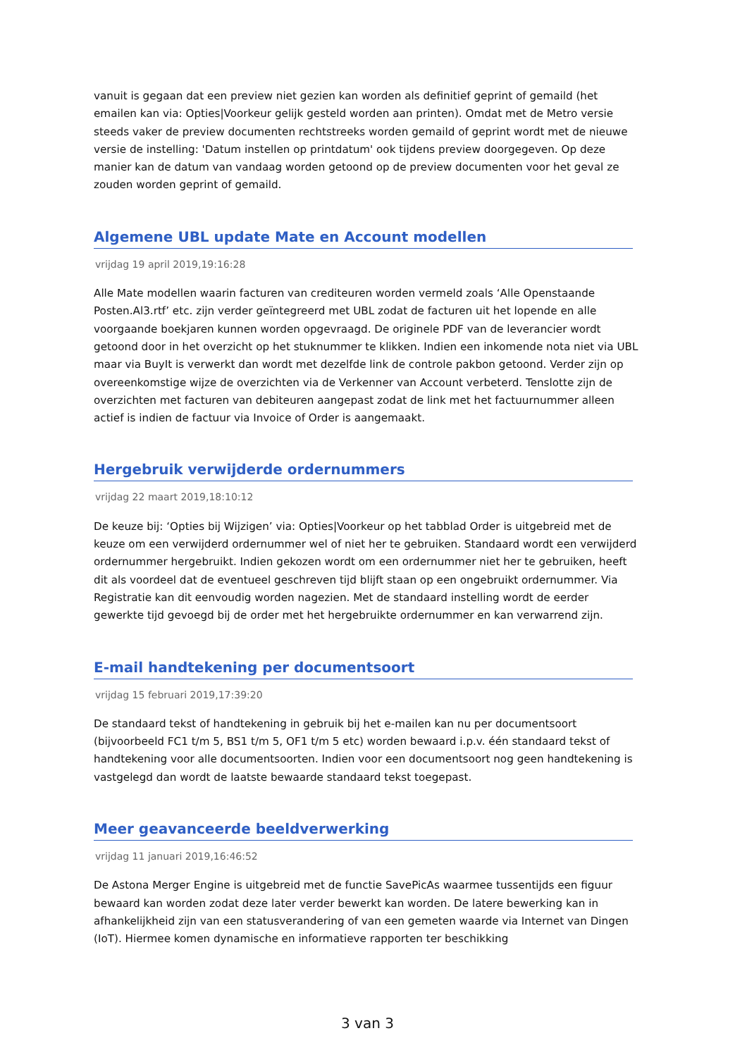vanuit is gegaan dat een preview niet gezien kan worden als definitief geprint of gemaild (het emailen kan via: Opties|Voorkeur gelijk gesteld worden aan printen). Omdat met de Metro versie steeds vaker de preview documenten rechtstreeks worden gemaild of geprint wordt met de nieuwe versie de instelling: 'Datum instellen op printdatum' ook tijdens preview doorgegeven. Op deze manier kan de datum van vandaag worden getoond op de preview documenten voor het geval ze zouden worden geprint of gemaild.
Algemene UBL update Mate en Account modellen
vrijdag 19 april 2019,19:16:28
Alle Mate modellen waarin facturen van crediteuren worden vermeld zoals ‘Alle Openstaande Posten.Al3.rtf’ etc. zijn verder geïntegreerd met UBL zodat de facturen uit het lopende en alle voorgaande boekjaren kunnen worden opgevraagd. De originele PDF van de leverancier wordt getoond door in het overzicht op het stuknummer te klikken. Indien een inkomende nota niet via UBL maar via BuyIt is verwerkt dan wordt met dezelfde link de controle pakbon getoond. Verder zijn op overeenkomstige wijze de overzichten via de Verkenner van Account verbeterd. Tenslotte zijn de overzichten met facturen van debiteuren aangepast zodat de link met het factuurnummer alleen actief is indien de factuur via Invoice of Order is aangemaakt.
Hergebruik verwijderde ordernummers
vrijdag 22 maart 2019,18:10:12
De keuze bij: ‘Opties bij Wijzigen’ via: Opties|Voorkeur op het tabblad Order is uitgebreid met de keuze om een verwijderd ordernummer wel of niet her te gebruiken. Standaard wordt een verwijderd ordernummer hergebruikt. Indien gekozen wordt om een ordernummer niet her te gebruiken, heeft dit als voordeel dat de eventueel geschreven tijd blijft staan op een ongebruikt ordernummer. Via Registratie kan dit eenvoudig worden nagezien. Met de standaard instelling wordt de eerder gewerkte tijd gevoegd bij de order met het hergebruikte ordernummer en kan verwarrend zijn.
E-mail handtekening per documentsoort
vrijdag 15 februari 2019,17:39:20
De standaard tekst of handtekening in gebruik bij het e-mailen kan nu per documentsoort (bijvoorbeeld FC1 t/m 5, BS1 t/m 5, OF1 t/m 5 etc) worden bewaard i.p.v. één standaard tekst of handtekening voor alle documentsoorten. Indien voor een documentsoort nog geen handtekening is vastgelegd dan wordt de laatste bewaarde standaard tekst toegepast.
Meer geavanceerde beeldverwerking
vrijdag 11 januari 2019,16:46:52
De Astona Merger Engine is uitgebreid met de functie SavePicAs waarmee tussentijds een figuur bewaard kan worden zodat deze later verder bewerkt kan worden. De latere bewerking kan in afhankelijkheid zijn van een statusverandering of van een gemeten waarde via Internet van Dingen (IoT). Hiermee komen dynamische en informatieve rapporten ter beschikking
3 van 3